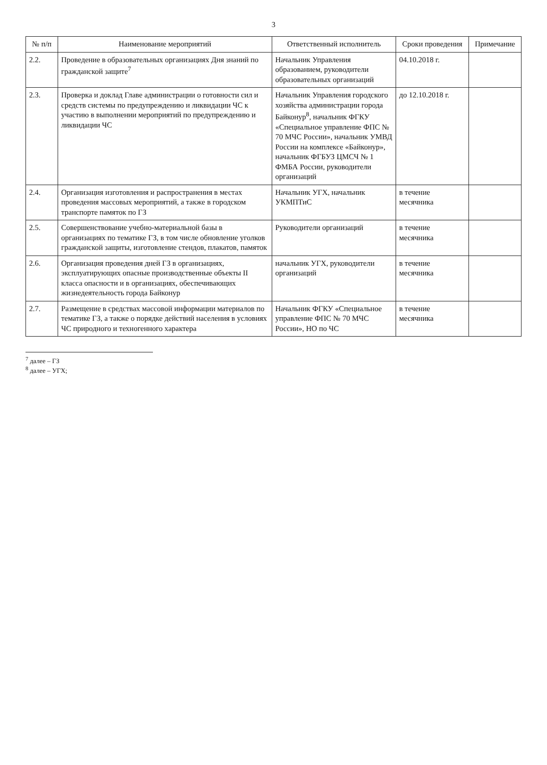3
| № п/п | Наименование мероприятий | Ответственный исполнитель | Сроки проведения | Примечание |
| --- | --- | --- | --- | --- |
| 2.2. | Проведение в образовательных организациях Дня знаний по гражданской защите<sup>7</sup> | Начальник Управления образованием, руководители образовательных организаций | 04.10.2018 г. | |
| 2.3. | Проверка и доклад Главе администрации о готовности сил и средств системы по предупреждению и ликвидации ЧС к участию в выполнении мероприятий по предупреждению и ликвидации ЧС | Начальник Управления городского хозяйства администрации города Байконур<sup>8</sup>, начальник ФГКУ «Специальное управление ФПС № 70 МЧС России», начальник УМВД России на комплексе «Байконур», начальник ФГБУЗ ЦМСЧ № 1 ФМБА России, руководители организаций | до 12.10.2018 г. | |
| 2.4. | Организация изготовления и распространения в местах проведения массовых мероприятий, а также в городском транспорте памяток по ГЗ | Начальник УГХ, начальник УКМПТиС | в течение месячника | |
| 2.5. | Совершенствование учебно-материальной базы в организациях по тематике ГЗ, в том числе обновление уголков гражданской защиты, изготовление стендов, плакатов, памяток | Руководители организаций | в течение месячника | |
| 2.6. | Организация проведения дней ГЗ в организациях, эксплуатирующих опасные производственные объекты II класса опасности и в организациях, обеспечивающих жизнедеятельность города Байконур | начальник УГХ, руководители организаций | в течение месячника | |
| 2.7. | Размещение в средствах массовой информации материалов по тематике ГЗ, а также о порядке действий населения в условиях ЧС природного и техногенного характера | Начальник ФГКУ «Специальное управление ФПС № 70 МЧС России», НО по ЧС | в течение месячника | |
<sup>7</sup> далее – ГЗ
<sup>8</sup> далее – УГХ;